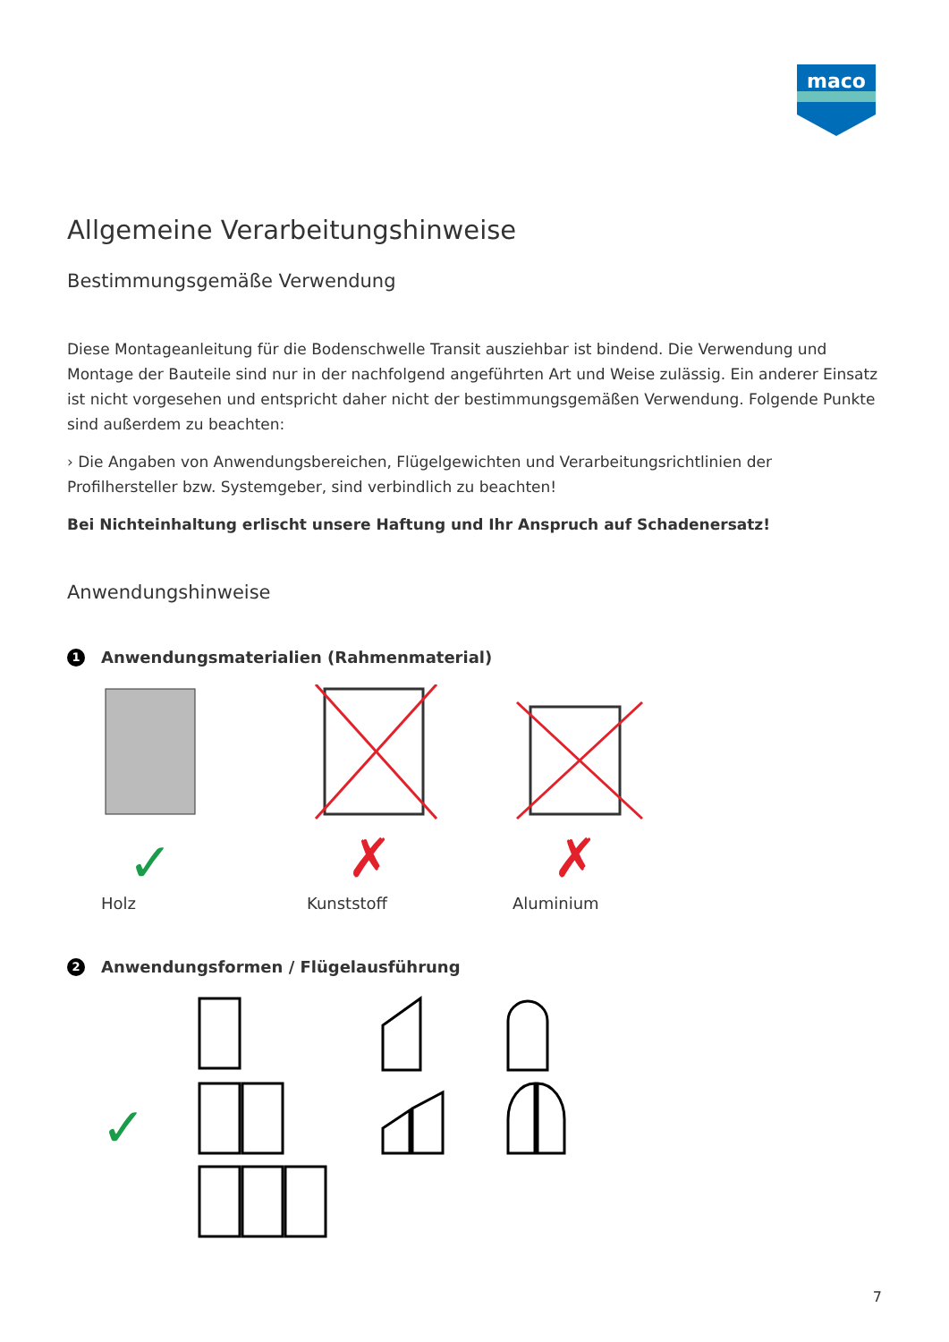maco
Allgemeine Verarbeitungshinweise
Bestimmungsgemäße Verwendung
Diese Montageanleitung für die Bodenschwelle Transit ausziehbar ist bindend. Die Verwendung und Montage der Bauteile sind nur in der nachfolgend angeführten Art und Weise zulässig. Ein anderer Einsatz ist nicht vorgesehen und entspricht daher nicht der bestimmungsgemäßen Verwendung. Folgende Punkte sind außerdem zu beachten:
› Die Angaben von Anwendungsbereichen, Flügelgewichten und Verarbeitungsrichtlinien der Profilhersteller bzw. Systemgeber, sind verbindlich zu beachten!
Bei Nichteinhaltung erlischt unsere Haftung und Ihr Anspruch auf Schadenersatz!
Anwendungshinweise
1 Anwendungsmaterialien (Rahmenmaterial)
✓
Holz
✗
Kunststoff
✗
Aluminium
2 Anwendungsformen / Flügelausführung
✓
7